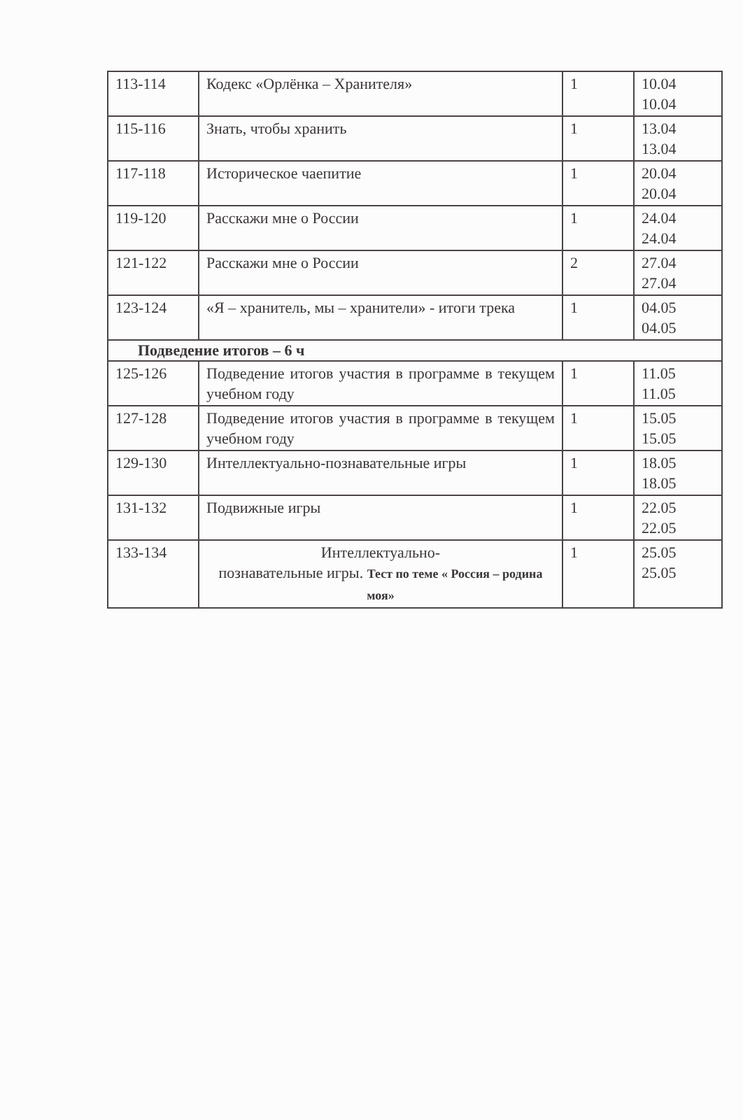| 113-114 | Кодекс «Орлёнка – Хранителя» | 1 | 10.04 10.04 |
| 115-116 | Знать, чтобы хранить | 1 | 13.04 13.04 |
| 117-118 | Историческое чаепитие | 1 | 20.04 20.04 |
| 119-120 | Расскажи мне о России | 1 | 24.04 24.04 |
| 121-122 | Расскажи мне о России | 2 | 27.04 27.04 |
| 123-124 | «Я – хранитель, мы – хранители» - итоги трека | 1 | 04.05 04.05 |
| Подведение итогов – 6 ч | | | |
| 125-126 | Подведение итогов участия в программе в текущем учебном году | 1 | 11.05 11.05 |
| 127-128 | Подведение итогов участия в программе в текущем учебном году | 1 | 15.05 15.05 |
| 129-130 | Интеллектуально-познавательные игры | 1 | 18.05 18.05 |
| 131-132 | Подвижные игры | 1 | 22.05 22.05 |
| 133-134 | Интеллектуально- познавательные игры. Тест по теме « Россия – родина моя» | 1 | 25.05 25.05 |